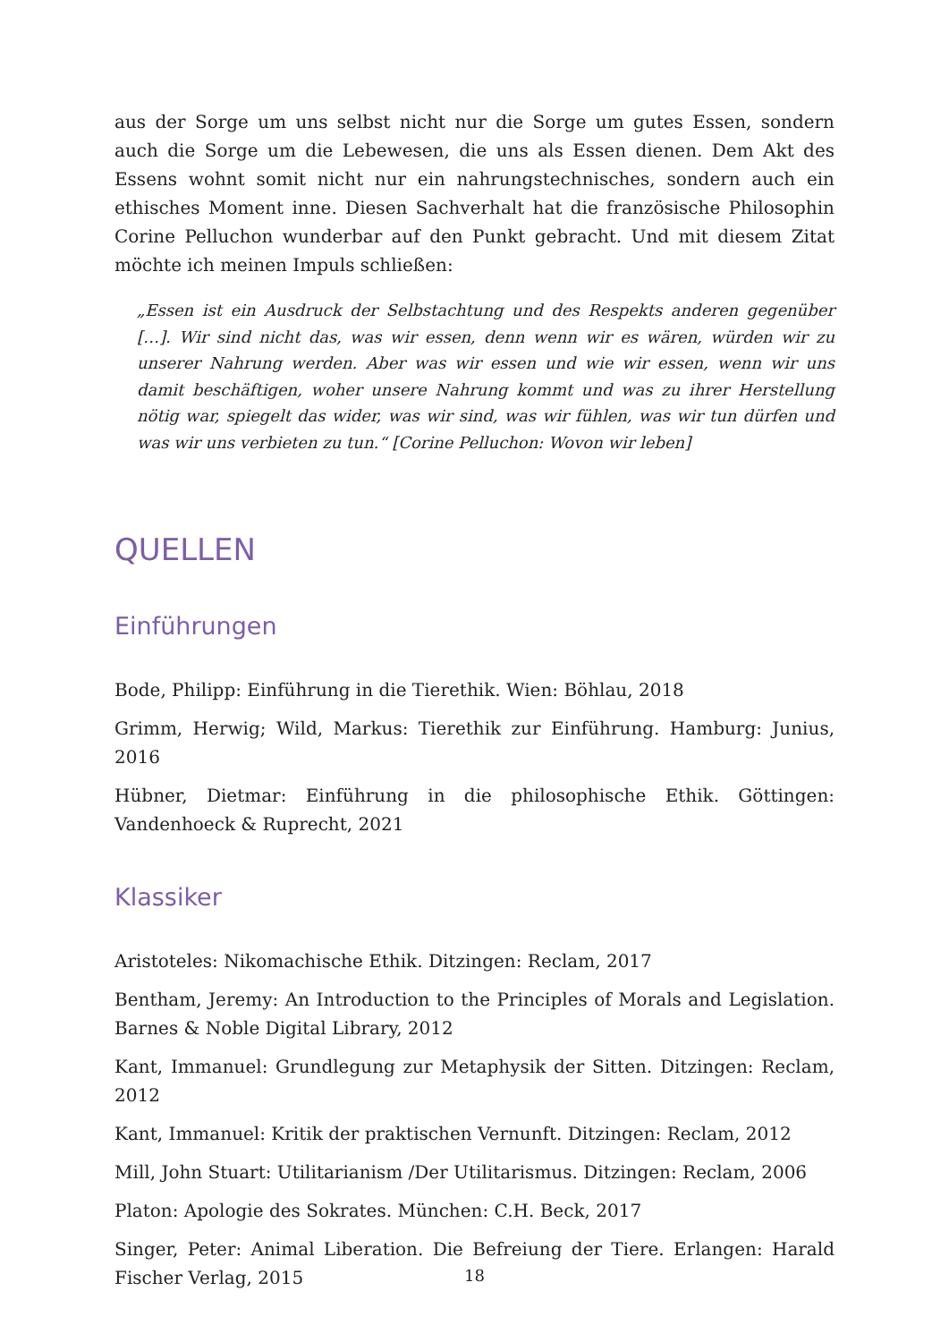aus der Sorge um uns selbst nicht nur die Sorge um gutes Essen, sondern auch die Sorge um die Lebewesen, die uns als Essen dienen. Dem Akt des Essens wohnt somit nicht nur ein nahrungstechnisches, sondern auch ein ethisches Moment inne. Diesen Sachverhalt hat die französische Philosophin Corine Pelluchon wunderbar auf den Punkt gebracht. Und mit diesem Zitat möchte ich meinen Impuls schließen:
„Essen ist ein Ausdruck der Selbstachtung und des Respekts anderen gegenüber […]. Wir sind nicht das, was wir essen, denn wenn wir es wären, würden wir zu unserer Nahrung werden. Aber was wir essen und wie wir essen, wenn wir uns damit beschäftigen, woher unsere Nahrung kommt und was zu ihrer Herstellung nötig war, spiegelt das wider, was wir sind, was wir fühlen, was wir tun dürfen und was wir uns verbieten zu tun.“ [Corine Pelluchon: Wovon wir leben]
QUELLEN
Einführungen
Bode, Philipp: Einführung in die Tierethik. Wien: Böhlau, 2018
Grimm, Herwig; Wild, Markus: Tierethik zur Einführung. Hamburg: Junius, 2016
Hübner, Dietmar: Einführung in die philosophische Ethik. Göttingen: Vandenhoeck & Ruprecht, 2021
Klassiker
Aristoteles: Nikomachische Ethik. Ditzingen: Reclam, 2017
Bentham, Jeremy: An Introduction to the Principles of Morals and Legislation. Barnes & Noble Digital Library, 2012
Kant, Immanuel: Grundlegung zur Metaphysik der Sitten. Ditzingen: Reclam, 2012
Kant, Immanuel: Kritik der praktischen Vernunft. Ditzingen: Reclam, 2012
Mill, John Stuart: Utilitarianism /Der Utilitarismus. Ditzingen: Reclam, 2006
Platon: Apologie des Sokrates. München: C.H. Beck, 2017
Singer, Peter: Animal Liberation. Die Befreiung der Tiere. Erlangen: Harald Fischer Verlag, 2015
18